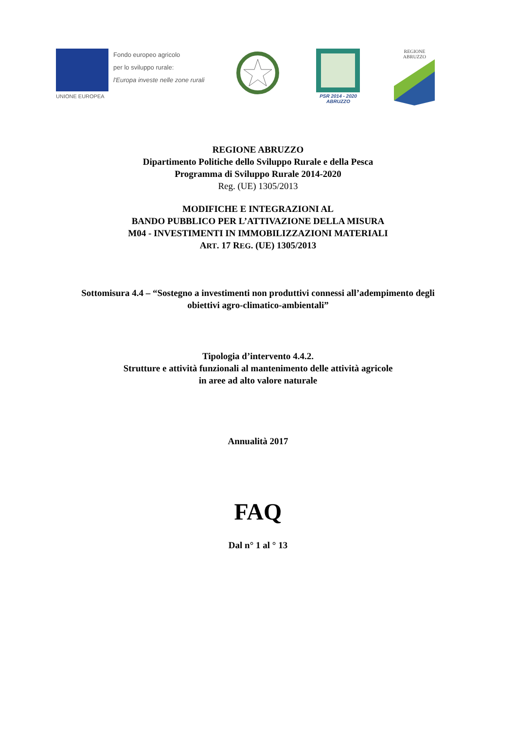Fondo europeo agricolo
per lo sviluppo rurale:
l'Europa investe nelle zone rurali
UNIONE EUROPEA
PSR 2014 - 2020
ABRUZZO
REGIONE
ABRUZZO
REGIONE ABRUZZO
Dipartimento Politiche dello Sviluppo Rurale e della Pesca
Programma di Sviluppo Rurale 2014-2020
Reg. (UE) 1305/2013
MODIFICHE E INTEGRAZIONI AL
BANDO PUBBLICO PER L’ATTIVAZIONE DELLA MISURA
M04 - INVESTIMENTI IN IMMOBILIZZAZIONI MATERIALI
ART. 17 REG. (UE) 1305/2013
Sottomisura 4.4 – “Sostegno a investimenti non produttivi connessi all’adempimento degli
obiettivi agro-climatico-ambientali”
Tipologia d’intervento 4.4.2.
Strutture e attività funzionali al mantenimento delle attività agricole
in aree ad alto valore naturale
Annualità 2017
FAQ
Dal n° 1 al ° 13